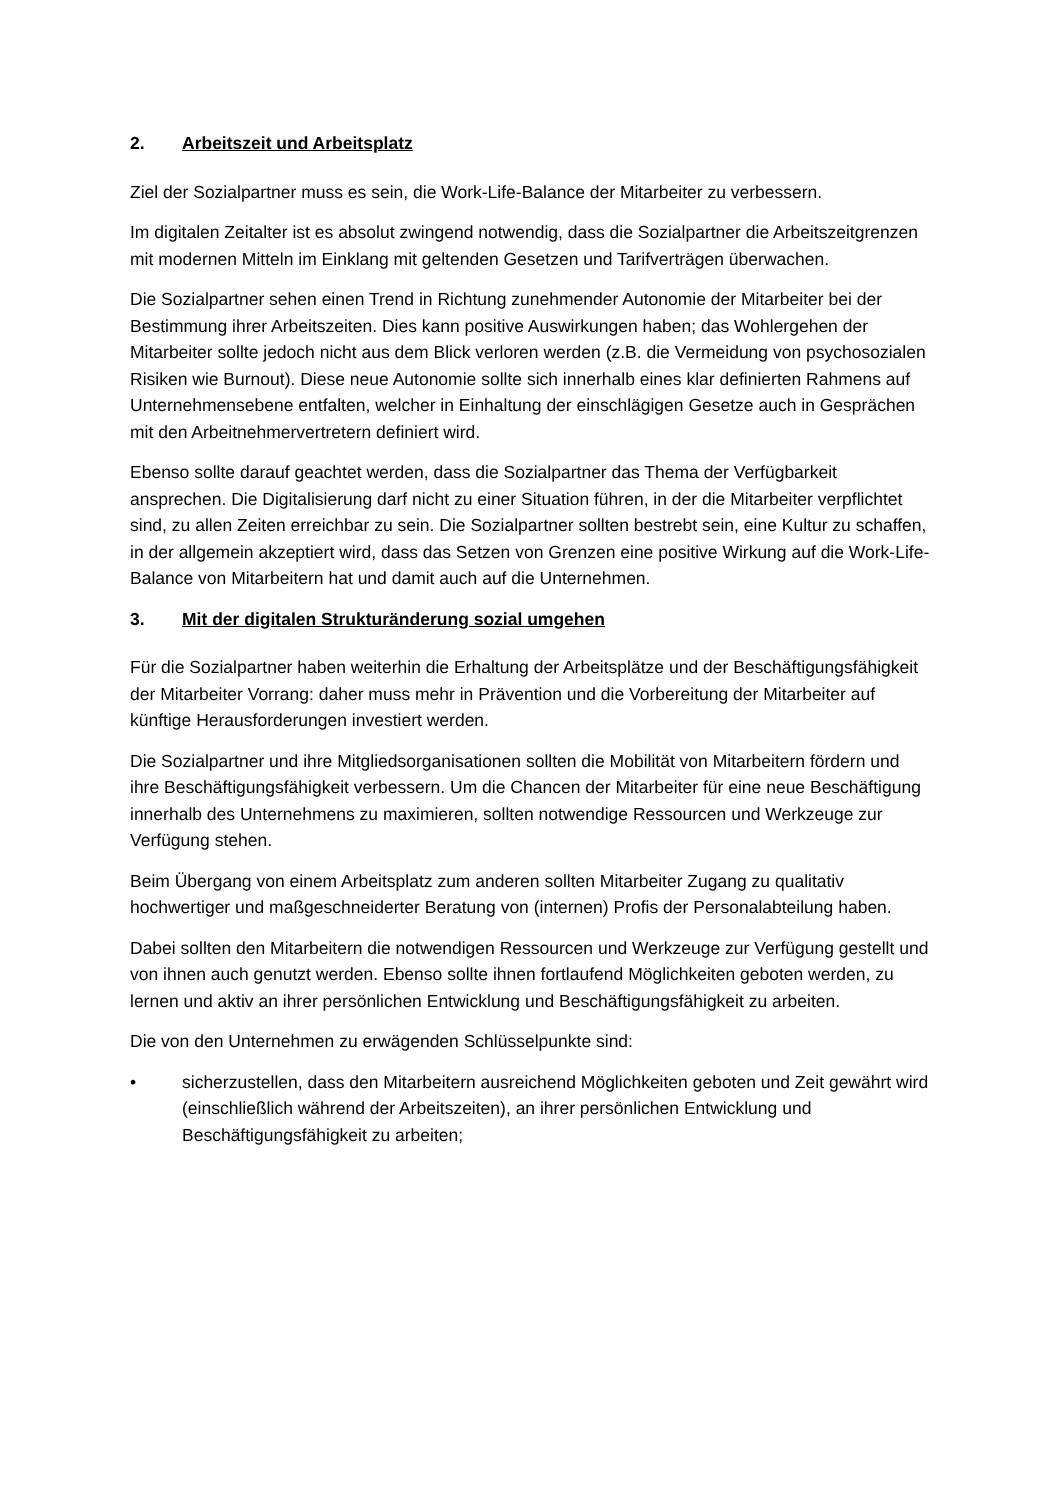2. Arbeitszeit und Arbeitsplatz
Ziel der Sozialpartner muss es sein, die Work-Life-Balance der Mitarbeiter zu verbessern.
Im digitalen Zeitalter ist es absolut zwingend notwendig, dass die Sozialpartner die Arbeitszeitgrenzen mit modernen Mitteln im Einklang mit geltenden Gesetzen und Tarifverträgen überwachen.
Die Sozialpartner sehen einen Trend in Richtung zunehmender Autonomie der Mitarbeiter bei der Bestimmung ihrer Arbeitszeiten. Dies kann positive Auswirkungen haben; das Wohlergehen der Mitarbeiter sollte jedoch nicht aus dem Blick verloren werden (z.B. die Vermeidung von psychosozialen Risiken wie Burnout). Diese neue Autonomie sollte sich innerhalb eines klar definierten Rahmens auf Unternehmensebene entfalten, welcher in Einhaltung der einschlägigen Gesetze auch in Gesprächen mit den Arbeitnehmervertretern definiert wird.
Ebenso sollte darauf geachtet werden, dass die Sozialpartner das Thema der Verfügbarkeit ansprechen. Die Digitalisierung darf nicht zu einer Situation führen, in der die Mitarbeiter verpflichtet sind, zu allen Zeiten erreichbar zu sein. Die Sozialpartner sollten bestrebt sein, eine Kultur zu schaffen, in der allgemein akzeptiert wird, dass das Setzen von Grenzen eine positive Wirkung auf die Work-Life-Balance von Mitarbeitern hat und damit auch auf die Unternehmen.
3. Mit der digitalen Strukturänderung sozial umgehen
Für die Sozialpartner haben weiterhin die Erhaltung der Arbeitsplätze und der Beschäftigungsfähigkeit der Mitarbeiter Vorrang: daher muss mehr in Prävention und die Vorbereitung der Mitarbeiter auf künftige Herausforderungen investiert werden.
Die Sozialpartner und ihre Mitgliedsorganisationen sollten die Mobilität von Mitarbeitern fördern und ihre Beschäftigungsfähigkeit verbessern. Um die Chancen der Mitarbeiter für eine neue Beschäftigung innerhalb des Unternehmens zu maximieren, sollten notwendige Ressourcen und Werkzeuge zur Verfügung stehen.
Beim Übergang von einem Arbeitsplatz zum anderen sollten Mitarbeiter Zugang zu qualitativ hochwertiger und maßgeschneiderter Beratung von (internen) Profis der Personalabteilung haben.
Dabei sollten den Mitarbeitern die notwendigen Ressourcen und Werkzeuge zur Verfügung gestellt und von ihnen auch genutzt werden. Ebenso sollte ihnen fortlaufend Möglichkeiten geboten werden, zu lernen und aktiv an ihrer persönlichen Entwicklung und Beschäftigungsfähigkeit zu arbeiten.
Die von den Unternehmen zu erwägenden Schlüsselpunkte sind:
• sicherzustellen, dass den Mitarbeitern ausreichend Möglichkeiten geboten und Zeit gewährt wird (einschließlich während der Arbeitszeiten), an ihrer persönlichen Entwicklung und Beschäftigungsfähigkeit zu arbeiten;